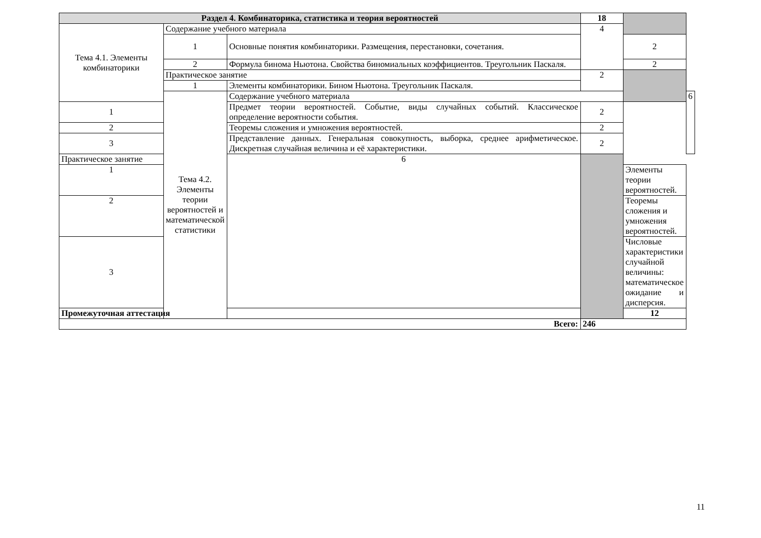| Раздел 4. Комбинаторика, статистика и теория вероятностей | | | 18 | | |
| Тема 4.1. Элементы комбинаторики | Содержание учебного материала | | 4 | | |
| | 1 | Основные понятия комбинаторики. Размещения, перестановки, сочетания. | | 2 | |
| | 2 | Формула бинома Ньютона. Свойства биномиальных коэффициентов. Треугольник Паскаля. | | 2 | |
| | Практическое занятие | | 2 | | |
| | 1 | Элементы комбинаторики. Бином Ньютона. Треугольник Паскаля. | | | |
| | Тема 4.2. Элементы теории вероятностей и математической статистики | Содержание учебного материала | | | 6 |
| 1 | | Предмет теории вероятностей. Событие, виды случайных событий. Классическое определение вероятности события. | 2 | | |
| 2 | | Теоремы сложения и умножения вероятностей. | 2 | | |
| 3 | | Представление данных. Генеральная совокупность, выборка, среднее арифметическое. Дискретная случайная величина и её характеристики. | 2 | | |
| Практическое занятие | | 6 | | | |
| 1 | | | | Элементы теории вероятностей. | |
| 2 | | | | Теоремы сложения и умножения вероятностей. | |
| 3 | | | | Числовые характеристики случайной величины: математическое ожидание и дисперсия. | |
| Промежуточная аттестация | | | | 12 | |
| Всего: | | | 246 | | |
11